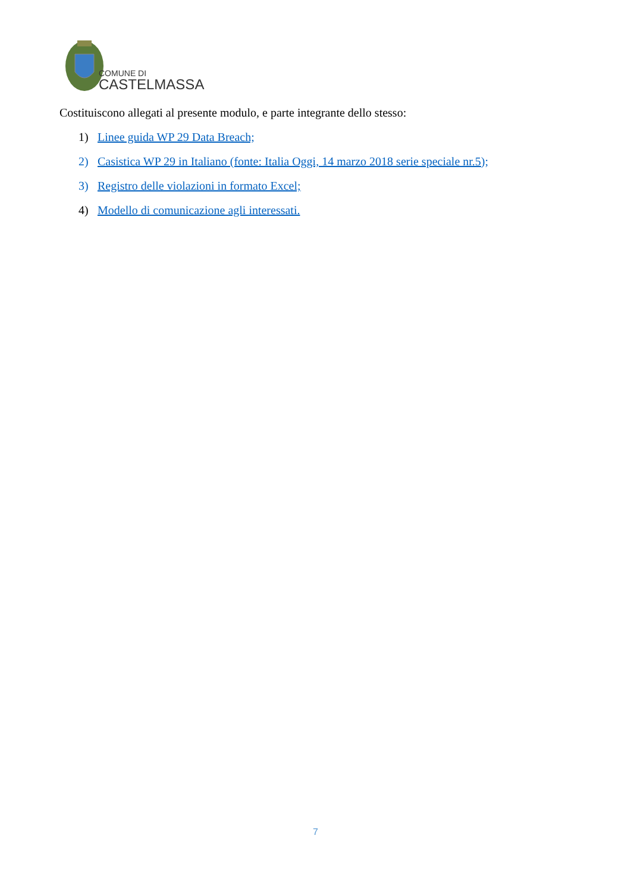COMUNE DI
CASTELMASSA
Costituiscono allegati al presente modulo, e parte integrante dello stesso:
1) Linee guida WP 29 Data Breach;
2) Casistica WP 29 in Italiano (fonte: Italia Oggi, 14 marzo 2018 serie speciale nr.5);
3) Registro delle violazioni in formato Excel;
4) Modello di comunicazione agli interessati.
7